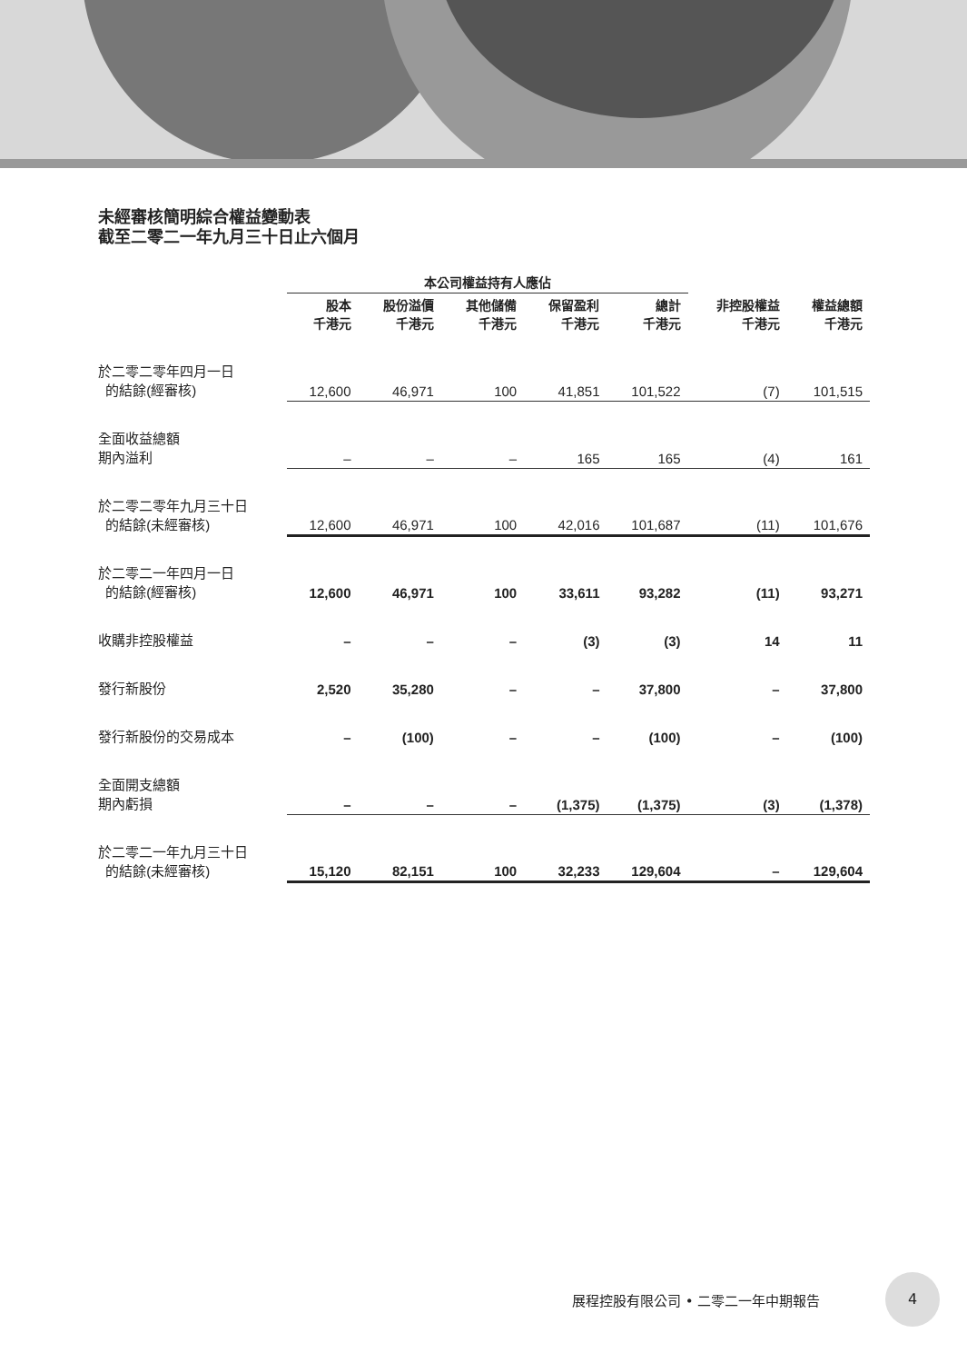未經審核簡明綜合權益變動表
截至二零二一年九月三十日止六個月
| | 本公司權益持有人應佔 | | | | | | |
| --- | --- | --- | --- | --- | --- | --- | --- |
| | 股本 千港元 | 股份溢價 千港元 | 其他儲備 千港元 | 保留盈利 千港元 | 總計 千港元 | 非控股權益 千港元 | 權益總額 千港元 |
| 於二零二零年四月一日 的結餘(經審核) | 12,600 | 46,971 | 100 | 41,851 | 101,522 | (7) | 101,515 |
| 全面收益總額 期內溢利 | – | – | – | 165 | 165 | (4) | 161 |
| 於二零二零年九月三十日 的結餘(未經審核) | 12,600 | 46,971 | 100 | 42,016 | 101,687 | (11) | 101,676 |
| 於二零二一年四月一日 的結餘(經審核) | 12,600 | 46,971 | 100 | 33,611 | 93,282 | (11) | 93,271 |
| 收購非控股權益 | – | – | – | (3) | (3) | 14 | 11 |
| 發行新股份 | 2,520 | 35,280 | – | – | 37,800 | – | 37,800 |
| 發行新股份的交易成本 | – | (100) | – | – | (100) | – | (100) |
| 全面開支總額 期內虧損 | – | – | – | (1,375) | (1,375) | (3) | (1,378) |
| 於二零二一年九月三十日 的結餘(未經審核) | 15,120 | 82,151 | 100 | 32,233 | 129,604 | – | 129,604 |
展程控股有限公司 • 二零二一年中期報告
4